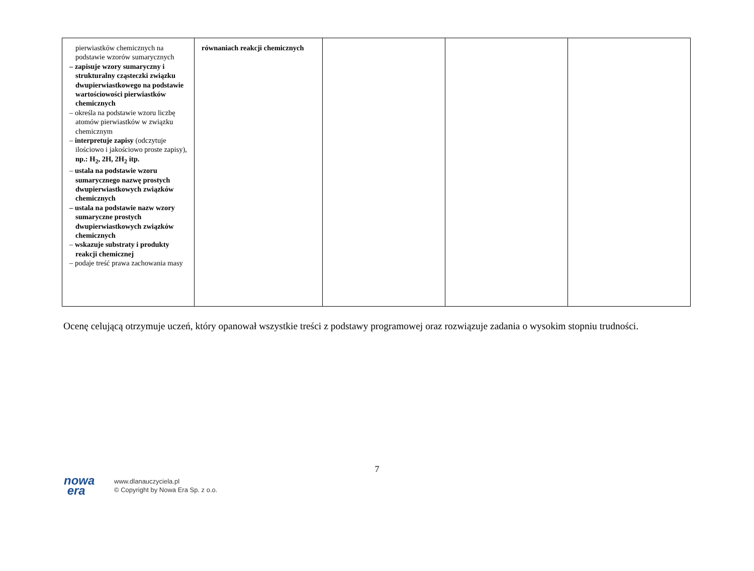| pierwiastków chemicznych na podstawie wzorów sumarycznych – zapisuje wzory sumaryczny i strukturalny cząsteczki związku dwupierwiastkowego na podstawie wartościowości pierwiastków chemicznych – określa na podstawie wzoru liczbę atomów pierwiastków w związku chemicznym – interpretuje zapisy (odczytuje ilościowo i jakościowo proste zapisy), np.: H<sub>2</sub>, 2H, 2H<sub>2</sub> itp. – ustala na podstawie wzoru sumarycznego nazwę prostych dwupierwiastkowych związków chemicznych – ustala na podstawie nazw wzory sumaryczne prostych dwupierwiastkowych związków chemicznych – wskazuje substraty i produkty reakcji chemicznej – podaje treść prawa zachowania masy | równaniach reakcji chemicznych | | | |
Ocenę celującą otrzymuje uczeń, który opanował wszystkie treści z podstawy programowej oraz rozwiązuje zadania o wysokim stopniu trudności.
7
nowa
era
www.dlanauczyciela.pl
© Copyright by Nowa Era Sp. z o.o.